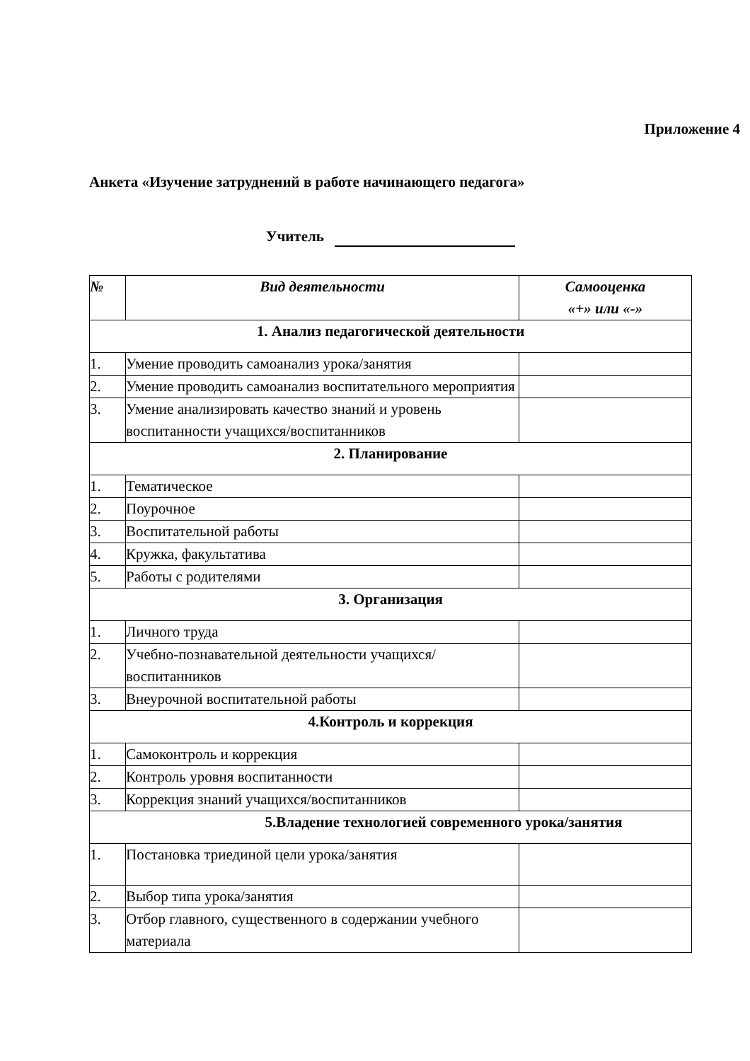Приложение 4
Анкета «Изучение затруднений в работе начинающего педагога»
Учитель
| № | Вид деятельности | Самооценка «+» или «-» |
| --- | --- | --- |
| 1. Анализ педагогической деятельности | | |
| 1. | Умение проводить самоанализ урока/занятия | |
| 2. | Умение проводить самоанализ воспитательного мероприятия | |
| 3. | Умение анализировать качество знаний и уровень воспитанности учащихся/воспитанников | |
| 2. Планирование | | |
| 1. | Тематическое | |
| 2. | Поурочное | |
| 3. | Воспитательной работы | |
| 4. | Кружка, факультатива | |
| 5. | Работы с родителями | |
| 3. Организация | | |
| 1. | Личного труда | |
| 2. | Учебно-познавательной деятельности учащихся/воспитанников | |
| 3. | Внеурочной воспитательной работы | |
| 4.Контроль и коррекция | | |
| 1. | Самоконтроль и коррекция | |
| 2. | Контроль уровня воспитанности | |
| 3. | Коррекция знаний учащихся/воспитанников | |
| 5.Владение технологией современного урока/занятия | | |
| 1. | Постановка триединой цели урока/занятия | |
| 2. | Выбор типа урока/занятия | |
| 3. | Отбор главного, существенного в содержании учебного материала | |